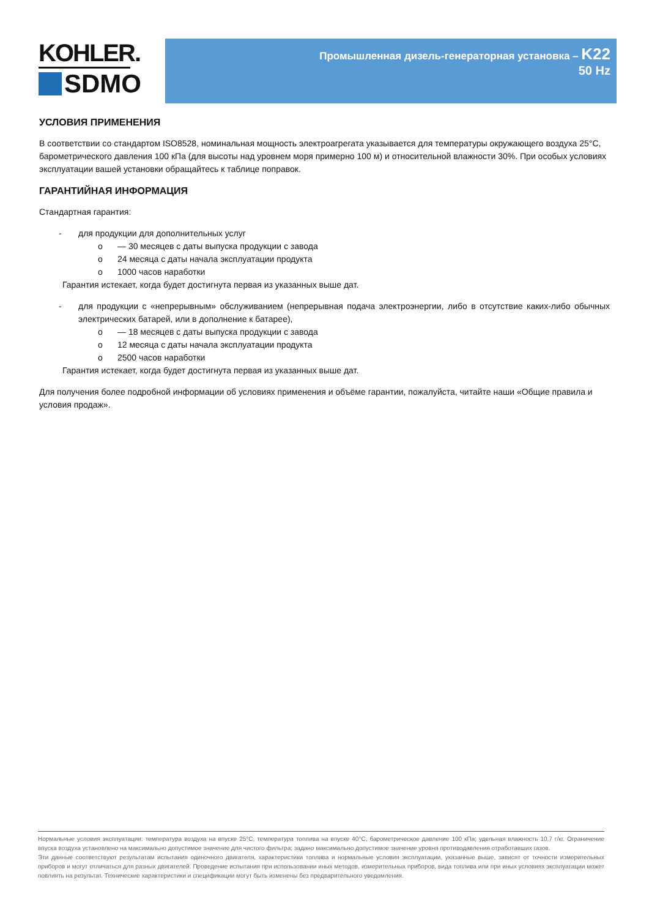KOHLER.
SDMO
Промышленная дизель-генераторная установка – K22
50 Hz
УСЛОВИЯ ПРИМЕНЕНИЯ
В соответствии со стандартом ISO8528, номинальная мощность электроагрегата указывается для температуры окружающего воздуха 25°C, барометрического давления 100 кПа (для высоты над уровнем моря примерно 100 м) и относительной влажности 30%. При особых условиях эксплуатации вашей установки обращайтесь к таблице поправок.
ГАРАНТИЙНАЯ ИНФОРМАЦИЯ
Стандартная гарантия:
- для продукции для дополнительных услуг
o — 30 месяцев с даты выпуска продукции с завода
o 24 месяца с даты начала эксплуатации продукта
o 1000 часов наработки
Гарантия истекает, когда будет достигнута первая из указанных выше дат.
- для продукции с «непрерывным» обслуживанием (непрерывная подача электроэнергии, либо в отсутствие каких-либо обычных электрических батарей, или в дополнение к батарее),
o — 18 месяцев с даты выпуска продукции с завода
o 12 месяца с даты начала эксплуатации продукта
o 2500 часов наработки
Гарантия истекает, когда будет достигнута первая из указанных выше дат.
Для получения более подробной информации об условиях применения и объёме гарантии, пожалуйста, читайте наши «Общие правила и условия продаж».
Нормальные условия эксплуатации: температура воздуха на впуске 25°C, температура топлива на впуске 40°C, барометрическое давление 100 кПа; удельная влажность 10,7 г/кг. Ограничение впуска воздуха установлено на максимально допустимое значение для чистого фильтра; задано максимально допустимое значение уровня противодавления отработавших газов.
Эти данные соответствуют результатам испытания одиночного двигателя, характеристики топлива и нормальные условия эксплуатации, указанные выше, зависят от точности измерительных приборов и могут отличаться для разных двигателей. Проведение испытания при использовании иных методов, измерительных приборов, вида топлива или при иных условиях эксплуатации может повлиять на результат. Технические характеристики и спецификации могут быть изменены без предварительного уведомления.